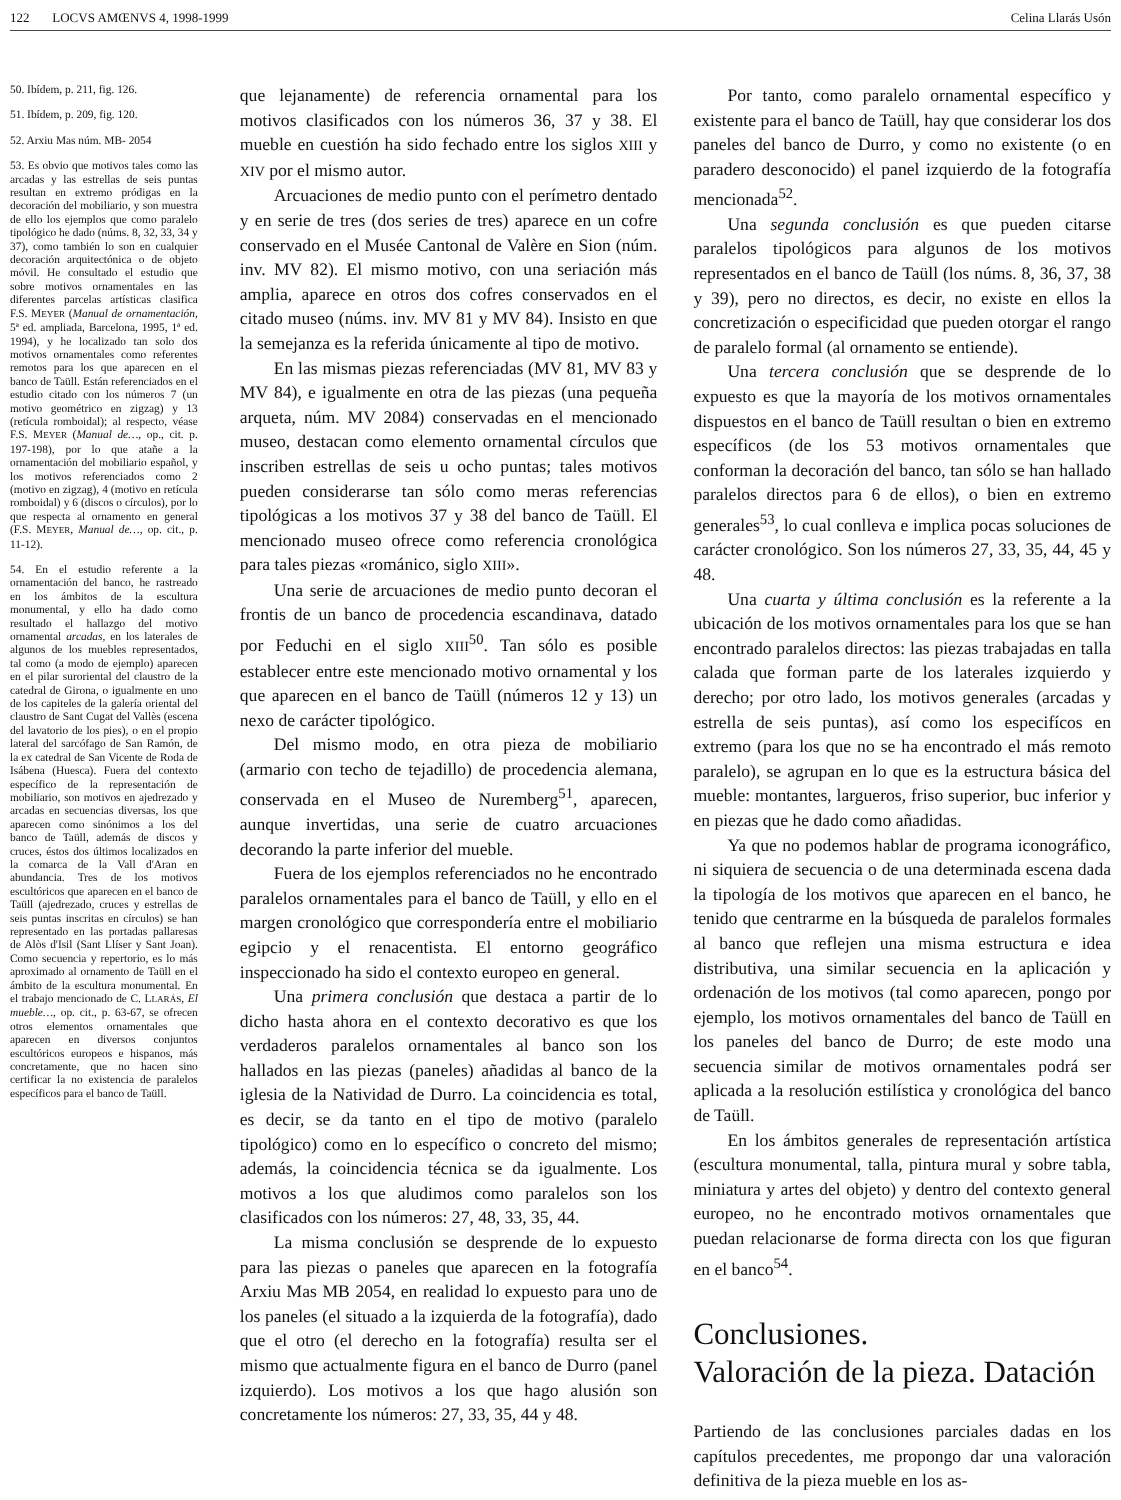122 LOCVS AMŒNVS 4, 1998-1999 Celina Llarás Usón
50. Ibídem, p. 211, fig. 126.
51. Ibídem, p. 209, fig. 120.
52. Arxiu Mas núm. MB- 2054
53. Es obvio que motivos tales como las arcadas y las estrellas de seis puntas resultan en extremo pródigas en la decoración del mobiliario, y son muestra de ello los ejemplos que como paralelo tipológico he dado (núms. 8, 32, 33, 34 y 37), como también lo son en cualquier decoración arquitectónica o de objeto móvil. He consultado el estudio que sobre motivos ornamentales en las diferentes parcelas artísticas clasifica F.S. MEYER (Manual de ornamentación, 5ª ed. ampliada, Barcelona, 1995, 1ª ed. 1994), y he localizado tan solo dos motivos ornamentales como referentes remotos para los que aparecen en el banco de Taüll. Están referenciados en el estudio citado con los números 7 (un motivo geométrico en zigzag) y 13 (retícula romboidal); al respecto, véase F.S. MEYER (Manual de…, op., cit. p. 197-198), por lo que atañe a la ornamentación del mobiliario español, y los motivos referenciados como 2 (motivo en zigzag), 4 (motivo en retícula romboidal) y 6 (discos o círculos), por lo que respecta al ornamento en general (F.S. MEYER, Manual de…, op. cit., p. 11-12).
54. En el estudio referente a la ornamentación del banco, he rastreado en los ámbitos de la escultura monumental, y ello ha dado como resultado el hallazgo del motivo ornamental arcadas, en los laterales de algunos de los muebles representados, tal como (a modo de ejemplo) aparecen en el pilar suroriental del claustro de la catedral de Girona, o igualmente en uno de los capiteles de la galería oriental del claustro de Sant Cugat del Vallès (escena del lavatorio de los pies), o en el propio lateral del sarcófago de San Ramón, de la ex catedral de San Vicente de Roda de Isábena (Huesca). Fuera del contexto específico de la representación de mobiliario, son motivos en ajedrezado y arcadas en secuencias diversas, los que aparecen como sinónimos a los del banco de Taüll, además de discos y cruces, éstos dos últimos localizados en la comarca de la Vall d'Aran en abundancia. Tres de los motivos escultóricos que aparecen en el banco de Taüll (ajedrezado, cruces y estrellas de seis puntas inscritas en círculos) se han representado en las portadas pallaresas de Alòs d'Isil (Sant Llíser y Sant Joan). Como secuencia y repertorio, es lo más aproximado al ornamento de Taüll en el ámbito de la escultura monumental. En el trabajo mencionado de C. LLARÁS, El mueble…, op. cit., p. 63-67, se ofrecen otros elementos ornamentales que aparecen en diversos conjuntos escultóricos europeos e hispanos, más concretamente, que no hacen sino certificar la no existencia de paralelos específicos para el banco de Taüll.
que lejanamente) de referencia ornamental para los motivos clasificados con los números 36, 37 y 38. El mueble en cuestión ha sido fechado entre los siglos XIII y XIV por el mismo autor.
Arcuaciones de medio punto con el perímetro dentado y en serie de tres (dos series de tres) aparece en un cofre conservado en el Musée Cantonal de Valère en Sion (núm. inv. MV 82). El mismo motivo, con una seriación más amplia, aparece en otros dos cofres conservados en el citado museo (núms. inv. MV 81 y MV 84). Insisto en que la semejanza es la referida únicamente al tipo de motivo.
En las mismas piezas referenciadas (MV 81, MV 83 y MV 84), e igualmente en otra de las piezas (una pequeña arqueta, núm. MV 2084) conservadas en el mencionado museo, destacan como elemento ornamental círculos que inscriben estrellas de seis u ocho puntas; tales motivos pueden considerarse tan sólo como meras referencias tipológicas a los motivos 37 y 38 del banco de Taüll. El mencionado museo ofrece como referencia cronológica para tales piezas «románico, siglo XIII».
Una serie de arcuaciones de medio punto decoran el frontis de un banco de procedencia escandinava, datado por Feduchi en el siglo XIII<sup>50</sup>. Tan sólo es posible establecer entre este mencionado motivo ornamental y los que aparecen en el banco de Taüll (números 12 y 13) un nexo de carácter tipológico.
Del mismo modo, en otra pieza de mobiliario (armario con techo de tejadillo) de procedencia alemana, conservada en el Museo de Nuremberg<sup>51</sup>, aparecen, aunque invertidas, una serie de cuatro arcuaciones decorando la parte inferior del mueble.
Fuera de los ejemplos referenciados no he encontrado paralelos ornamentales para el banco de Taüll, y ello en el margen cronológico que correspondería entre el mobiliario egipcio y el renacentista. El entorno geográfico inspeccionado ha sido el contexto europeo en general.
Una primera conclusión que destaca a partir de lo dicho hasta ahora en el contexto decorativo es que los verdaderos paralelos ornamentales al banco son los hallados en las piezas (paneles) añadidas al banco de la iglesia de la Natividad de Durro. La coincidencia es total, es decir, se da tanto en el tipo de motivo (paralelo tipológico) como en lo específico o concreto del mismo; además, la coincidencia técnica se da igualmente. Los motivos a los que aludimos como paralelos son los clasificados con los números: 27, 48, 33, 35, 44.
La misma conclusión se desprende de lo expuesto para las piezas o paneles que aparecen en la fotografía Arxiu Mas MB 2054, en realidad lo expuesto para uno de los paneles (el situado a la izquierda de la fotografía), dado que el otro (el derecho en la fotografía) resulta ser el mismo que actualmente figura en el banco de Durro (panel izquierdo). Los motivos a los que hago alusión son concretamente los números: 27, 33, 35, 44 y 48.
Por tanto, como paralelo ornamental específico y existente para el banco de Taüll, hay que considerar los dos paneles del banco de Durro, y como no existente (o en paradero desconocido) el panel izquierdo de la fotografía mencionada<sup>52</sup>.
Una segunda conclusión es que pueden citarse paralelos tipológicos para algunos de los motivos representados en el banco de Taüll (los núms. 8, 36, 37, 38 y 39), pero no directos, es decir, no existe en ellos la concretización o especificidad que pueden otorgar el rango de paralelo formal (al ornamento se entiende).
Una tercera conclusión que se desprende de lo expuesto es que la mayoría de los motivos ornamentales dispuestos en el banco de Taüll resultan o bien en extremo específicos (de los 53 motivos ornamentales que conforman la decoración del banco, tan sólo se han hallado paralelos directos para 6 de ellos), o bien en extremo generales<sup>53</sup>, lo cual conlleva e implica pocas soluciones de carácter cronológico. Son los números 27, 33, 35, 44, 45 y 48.
Una cuarta y última conclusión es la referente a la ubicación de los motivos ornamentales para los que se han encontrado paralelos directos: las piezas trabajadas en talla calada que forman parte de los laterales izquierdo y derecho; por otro lado, los motivos generales (arcadas y estrella de seis puntas), así como los especifícos en extremo (para los que no se ha encontrado el más remoto paralelo), se agrupan en lo que es la estructura básica del mueble: montantes, largueros, friso superior, buc inferior y en piezas que he dado como añadidas.
Ya que no podemos hablar de programa iconográfico, ni siquiera de secuencia o de una determinada escena dada la tipología de los motivos que aparecen en el banco, he tenido que centrarme en la búsqueda de paralelos formales al banco que reflejen una misma estructura e idea distributiva, una similar secuencia en la aplicación y ordenación de los motivos (tal como aparecen, pongo por ejemplo, los motivos ornamentales del banco de Taüll en los paneles del banco de Durro; de este modo una secuencia similar de motivos ornamentales podrá ser aplicada a la resolución estilística y cronológica del banco de Taüll.
En los ámbitos generales de representación artística (escultura monumental, talla, pintura mural y sobre tabla, miniatura y artes del objeto) y dentro del contexto general europeo, no he encontrado motivos ornamentales que puedan relacionarse de forma directa con los que figuran en el banco<sup>54</sup>.
Conclusiones.
Valoración de la pieza. Datación
Partiendo de las conclusiones parciales dadas en los capítulos precedentes, me propongo dar una valoración definitiva de la pieza mueble en los as-